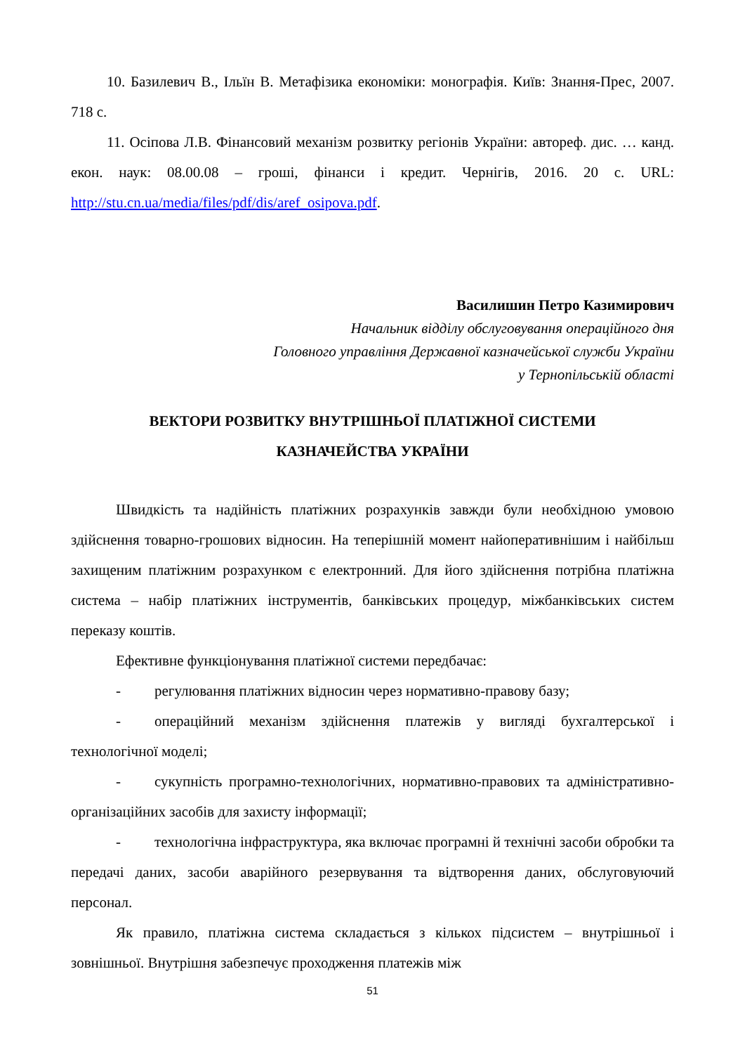10. Базилевич В., Ільїн В. Метафізика економіки: монографія. Київ: Знання-Прес, 2007. 718 с.
11. Осіпова Л.В. Фінансовий механізм розвитку регіонів України: автореф. дис. … канд. екон. наук: 08.00.08 – гроші, фінанси і кредит. Чернігів, 2016. 20 с. URL: http://stu.cn.ua/media/files/pdf/dis/aref_osipova.pdf.
Василишин Петро Казимирович
Начальник відділу обслуговування операційного дня
Головного управління Державної казначейської служби України
у Тернопільській області
ВЕКТОРИ РОЗВИТКУ ВНУТРІШНЬОЇ ПЛАТІЖНОЇ СИСТЕМИ
КАЗНАЧЕЙСТВА УКРАЇНИ
Швидкість та надійність платіжних розрахунків завжди були необхідною умовою здійснення товарно-грошових відносин. На теперішній момент найоперативнішим і найбільш захищеним платіжним розрахунком є електронний. Для його здійснення потрібна платіжна система – набір платіжних інструментів, банківських процедур, міжбанківських систем переказу коштів.
Ефективне функціонування платіжної системи передбачає:
- регулювання платіжних відносин через нормативно-правову базу;
- операційний механізм здійснення платежів у вигляді бухгалтерської і технологічної моделі;
- сукупність програмно-технологічних, нормативно-правових та адміністративно-організаційних засобів для захисту інформації;
- технологічна інфраструктура, яка включає програмні й технічні засоби обробки та передачі даних, засоби аварійного резервування та відтворення даних, обслуговуючий персонал.
Як правило, платіжна система складається з кількох підсистем – внутрішньої і зовнішньої. Внутрішня забезпечує проходження платежів між
51